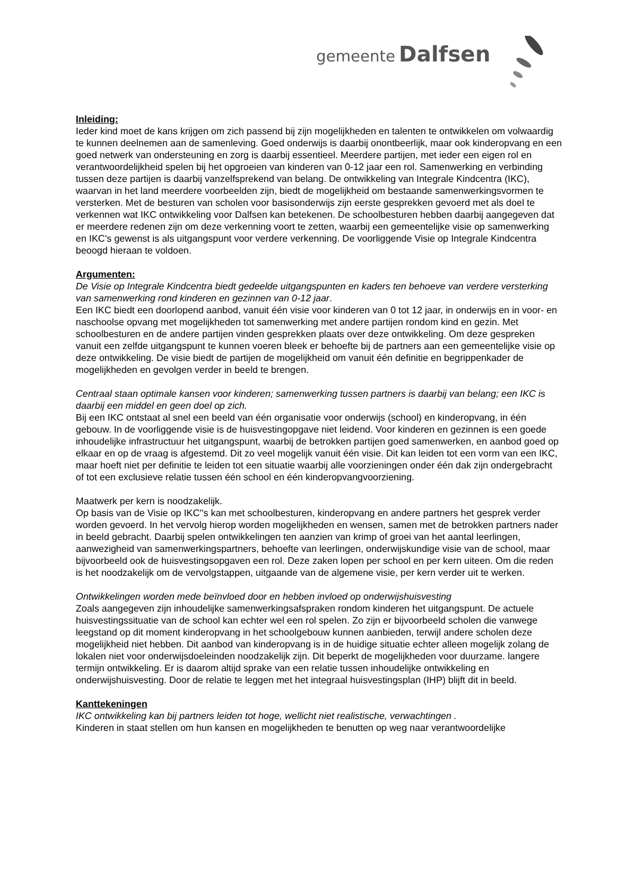gemeente Dalfsen
Inleiding:
Ieder kind moet de kans krijgen om zich passend bij zijn mogelijkheden en talenten te ontwikkelen om volwaardig te kunnen deelnemen aan de samenleving. Goed onderwijs is daarbij onontbeerlijk, maar ook kinderopvang en een goed netwerk van ondersteuning en zorg is daarbij essentieel. Meerdere partijen, met ieder een eigen rol en verantwoordelijkheid spelen bij het opgroeien van kinderen van 0-12 jaar een rol. Samenwerking en verbinding tussen deze partijen is daarbij vanzelfsprekend van belang. De ontwikkeling van Integrale Kindcentra (IKC), waarvan in het land meerdere voorbeelden zijn, biedt de mogelijkheid om bestaande samenwerkingsvormen te versterken. Met de besturen van scholen voor basisonderwijs zijn eerste gesprekken gevoerd met als doel te verkennen wat IKC ontwikkeling voor Dalfsen kan betekenen. De schoolbesturen hebben daarbij aangegeven dat er meerdere redenen zijn om deze verkenning voort te zetten, waarbij een gemeentelijke visie op samenwerking en IKC's gewenst is als uitgangspunt voor verdere verkenning. De voorliggende Visie op Integrale Kindcentra beoogd hieraan te voldoen.
Argumenten:
De Visie op Integrale Kindcentra biedt gedeelde uitgangspunten en kaders ten behoeve van verdere versterking van samenwerking rond kinderen en gezinnen van 0-12 jaar.
Een IKC biedt een doorlopend aanbod, vanuit één visie voor kinderen van 0 tot 12 jaar, in onderwijs en in voor- en naschoolse opvang met mogelijkheden tot samenwerking met andere partijen rondom kind en gezin. Met schoolbesturen en de andere partijen vinden gesprekken plaats over deze ontwikkeling. Om deze gespreken vanuit een zelfde uitgangspunt te kunnen voeren bleek er behoefte bij de partners aan een gemeentelijke visie op deze ontwikkeling. De visie biedt de partijen de mogelijkheid om vanuit één definitie en begrippenkader de mogelijkheden en gevolgen verder in beeld te brengen.
Centraal staan optimale kansen voor kinderen; samenwerking tussen partners is daarbij van belang; een IKC is daarbij een middel en geen doel op zich.
Bij een IKC ontstaat al snel een beeld van één organisatie voor onderwijs (school) en kinderopvang, in één gebouw. In de voorliggende visie is de huisvestingopgave niet leidend. Voor kinderen en gezinnen is een goede inhoudelijke infrastructuur het uitgangspunt, waarbij de betrokken partijen goed samenwerken, en aanbod goed op elkaar en op de vraag is afgestemd. Dit zo veel mogelijk vanuit één visie. Dit kan leiden tot een vorm van een IKC, maar hoeft niet per definitie te leiden tot een situatie waarbij alle voorzieningen onder één dak zijn ondergebracht of tot een exclusieve relatie tussen één school en één kinderopvangvoorziening.
Maatwerk per kern is noodzakelijk.
Op basis van de Visie op IKC''s kan met schoolbesturen, kinderopvang en andere partners het gesprek verder worden gevoerd. In het vervolg hierop worden mogelijkheden en wensen, samen met de betrokken partners nader in beeld gebracht. Daarbij spelen ontwikkelingen ten aanzien van krimp of groei van het aantal leerlingen, aanwezigheid van samenwerkingspartners, behoefte van leerlingen, onderwijskundige visie van de school, maar bijvoorbeeld ook de huisvestingsopgaven een rol. Deze zaken lopen per school en per kern uiteen. Om die reden is het noodzakelijk om de vervolgstappen, uitgaande van de algemene visie, per kern verder uit te werken.
Ontwikkelingen worden mede beïnvloed door en hebben invloed op onderwijshuisvesting
Zoals aangegeven zijn inhoudelijke samenwerkingsafspraken rondom kinderen het uitgangspunt. De actuele huisvestingssituatie van de school kan echter wel een rol spelen. Zo zijn er bijvoorbeeld scholen die vanwege leegstand op dit moment kinderopvang in het schoolgebouw kunnen aanbieden, terwijl andere scholen deze mogelijkheid niet hebben. Dit aanbod van kinderopvang is in de huidige situatie echter alleen mogelijk zolang de lokalen niet voor onderwijsdoeleinden noodzakelijk zijn. Dit beperkt de mogelijkheden voor duurzame. langere termijn ontwikkeling. Er is daarom altijd sprake van een relatie tussen inhoudelijke ontwikkeling en onderwijshuisvesting. Door de relatie te leggen met het integraal huisvestingsplan (IHP) blijft dit in beeld.
Kanttekeningen
IKC ontwikkeling kan bij partners leiden tot hoge, wellicht niet realistische, verwachtingen .
Kinderen in staat stellen om hun kansen en mogelijkheden te benutten op weg naar verantwoordelijke